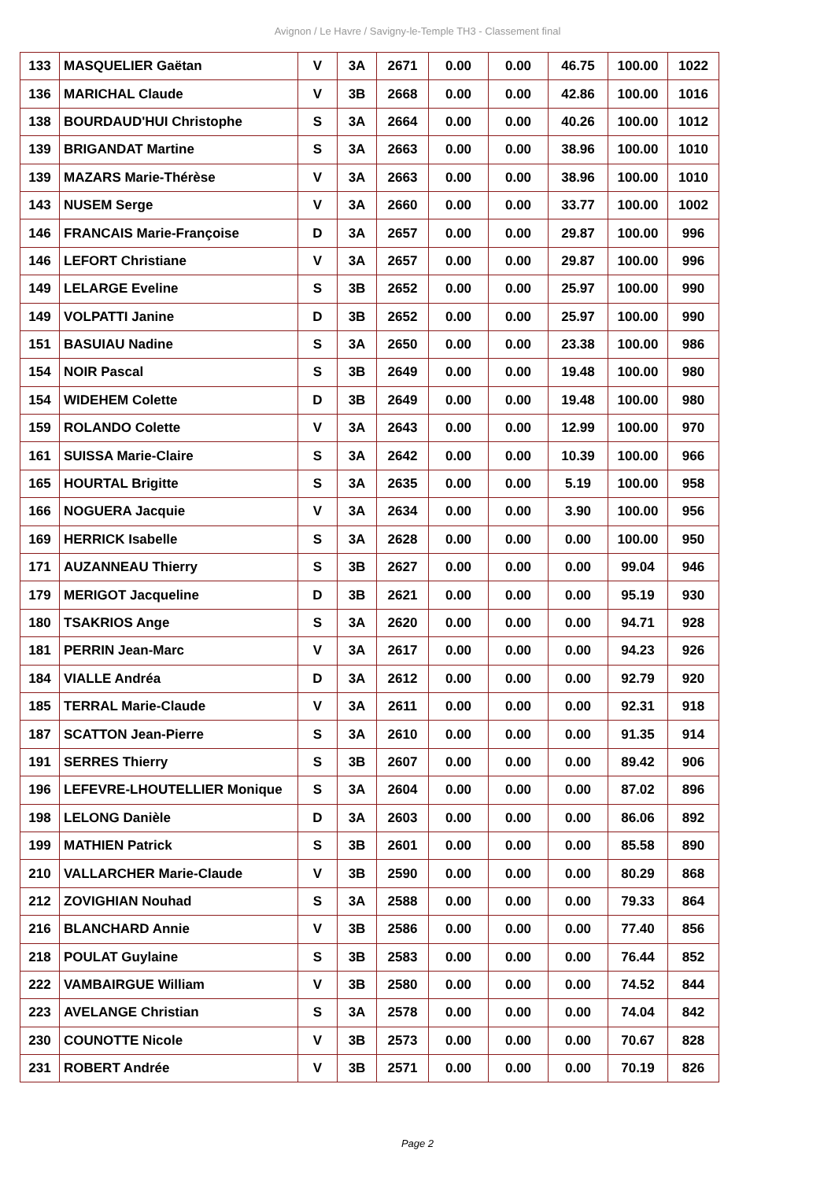Avignon / Le Havre / Savigny-le-Temple TH3 - Classement final
| 133 | MASQUELIER Gaëtan | V | 3A | 2671 | 0.00 | 0.00 | 46.75 | 100.00 | 1022 |
| 136 | MARICHAL Claude | V | 3B | 2668 | 0.00 | 0.00 | 42.86 | 100.00 | 1016 |
| 138 | BOURDAUD'HUI Christophe | S | 3A | 2664 | 0.00 | 0.00 | 40.26 | 100.00 | 1012 |
| 139 | BRIGANDAT Martine | S | 3A | 2663 | 0.00 | 0.00 | 38.96 | 100.00 | 1010 |
| 139 | MAZARS Marie-Thérèse | V | 3A | 2663 | 0.00 | 0.00 | 38.96 | 100.00 | 1010 |
| 143 | NUSEM Serge | V | 3A | 2660 | 0.00 | 0.00 | 33.77 | 100.00 | 1002 |
| 146 | FRANCAIS Marie-Françoise | D | 3A | 2657 | 0.00 | 0.00 | 29.87 | 100.00 | 996 |
| 146 | LEFORT Christiane | V | 3A | 2657 | 0.00 | 0.00 | 29.87 | 100.00 | 996 |
| 149 | LELARGE Eveline | S | 3B | 2652 | 0.00 | 0.00 | 25.97 | 100.00 | 990 |
| 149 | VOLPATTI Janine | D | 3B | 2652 | 0.00 | 0.00 | 25.97 | 100.00 | 990 |
| 151 | BASUIAU Nadine | S | 3A | 2650 | 0.00 | 0.00 | 23.38 | 100.00 | 986 |
| 154 | NOIR Pascal | S | 3B | 2649 | 0.00 | 0.00 | 19.48 | 100.00 | 980 |
| 154 | WIDEHEM Colette | D | 3B | 2649 | 0.00 | 0.00 | 19.48 | 100.00 | 980 |
| 159 | ROLANDO Colette | V | 3A | 2643 | 0.00 | 0.00 | 12.99 | 100.00 | 970 |
| 161 | SUISSA Marie-Claire | S | 3A | 2642 | 0.00 | 0.00 | 10.39 | 100.00 | 966 |
| 165 | HOURTAL Brigitte | S | 3A | 2635 | 0.00 | 0.00 | 5.19 | 100.00 | 958 |
| 166 | NOGUERA Jacquie | V | 3A | 2634 | 0.00 | 0.00 | 3.90 | 100.00 | 956 |
| 169 | HERRICK Isabelle | S | 3A | 2628 | 0.00 | 0.00 | 0.00 | 100.00 | 950 |
| 171 | AUZANNEAU Thierry | S | 3B | 2627 | 0.00 | 0.00 | 0.00 | 99.04 | 946 |
| 179 | MERIGOT Jacqueline | D | 3B | 2621 | 0.00 | 0.00 | 0.00 | 95.19 | 930 |
| 180 | TSAKRIOS Ange | S | 3A | 2620 | 0.00 | 0.00 | 0.00 | 94.71 | 928 |
| 181 | PERRIN Jean-Marc | V | 3A | 2617 | 0.00 | 0.00 | 0.00 | 94.23 | 926 |
| 184 | VIALLE Andréa | D | 3A | 2612 | 0.00 | 0.00 | 0.00 | 92.79 | 920 |
| 185 | TERRAL Marie-Claude | V | 3A | 2611 | 0.00 | 0.00 | 0.00 | 92.31 | 918 |
| 187 | SCATTON Jean-Pierre | S | 3A | 2610 | 0.00 | 0.00 | 0.00 | 91.35 | 914 |
| 191 | SERRES Thierry | S | 3B | 2607 | 0.00 | 0.00 | 0.00 | 89.42 | 906 |
| 196 | LEFEVRE-LHOUTELLIER Monique | S | 3A | 2604 | 0.00 | 0.00 | 0.00 | 87.02 | 896 |
| 198 | LELONG Danièle | D | 3A | 2603 | 0.00 | 0.00 | 0.00 | 86.06 | 892 |
| 199 | MATHIEN Patrick | S | 3B | 2601 | 0.00 | 0.00 | 0.00 | 85.58 | 890 |
| 210 | VALLARCHER Marie-Claude | V | 3B | 2590 | 0.00 | 0.00 | 0.00 | 80.29 | 868 |
| 212 | ZOVIGHIAN Nouhad | S | 3A | 2588 | 0.00 | 0.00 | 0.00 | 79.33 | 864 |
| 216 | BLANCHARD Annie | V | 3B | 2586 | 0.00 | 0.00 | 0.00 | 77.40 | 856 |
| 218 | POULAT Guylaine | S | 3B | 2583 | 0.00 | 0.00 | 0.00 | 76.44 | 852 |
| 222 | VAMBAIRGUE William | V | 3B | 2580 | 0.00 | 0.00 | 0.00 | 74.52 | 844 |
| 223 | AVELANGE Christian | S | 3A | 2578 | 0.00 | 0.00 | 0.00 | 74.04 | 842 |
| 230 | COUNOTTE Nicole | V | 3B | 2573 | 0.00 | 0.00 | 0.00 | 70.67 | 828 |
| 231 | ROBERT Andrée | V | 3B | 2571 | 0.00 | 0.00 | 0.00 | 70.19 | 826 |
Page 2